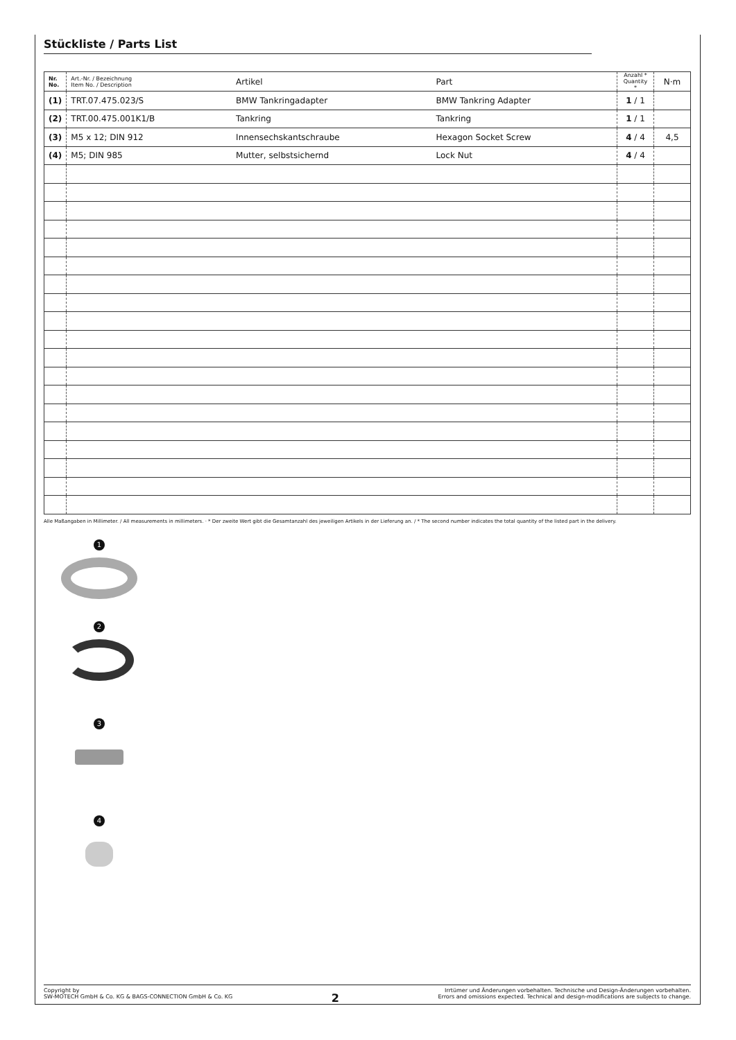Stückliste / Parts List
| Nr. No. | Art.-Nr. / Bezeichnung Item No. / Description | Artikel | Part | Anzahl * Quantity * | N·m |
| --- | --- | --- | --- | --- | --- |
| (1) | TRT.07.475.023/S | BMW Tankringadapter | BMW Tankring Adapter | 1 / 1 | |
| (2) | TRT.00.475.001K1/B | Tankring | Tankring | 1 / 1 | |
| (3) | M5 x 12; DIN 912 | Innensechskantschraube | Hexagon Socket Screw | 4 / 4 | 4,5 |
| (4) | M5; DIN 985 | Mutter, selbstsichernd | Lock Nut | 4 / 4 | |
Alle Maßangaben in Millimeter. / All measurements in millimeters. · * Der zweite Wert gibt die Gesamtanzahl des jeweiligen Artikels in der Lieferung an. / * The second number indicates the total quantity of the listed part in the delivery.
1
2
3
4
Copyright by
SW-MOTECH GmbH & Co. KG & BAGS-CONNECTION GmbH & Co. KG
2
Irrtümer und Änderungen vorbehalten. Technische und Design-Änderungen vorbehalten.
Errors and omissions expected. Technical and design-modifications are subjects to change.